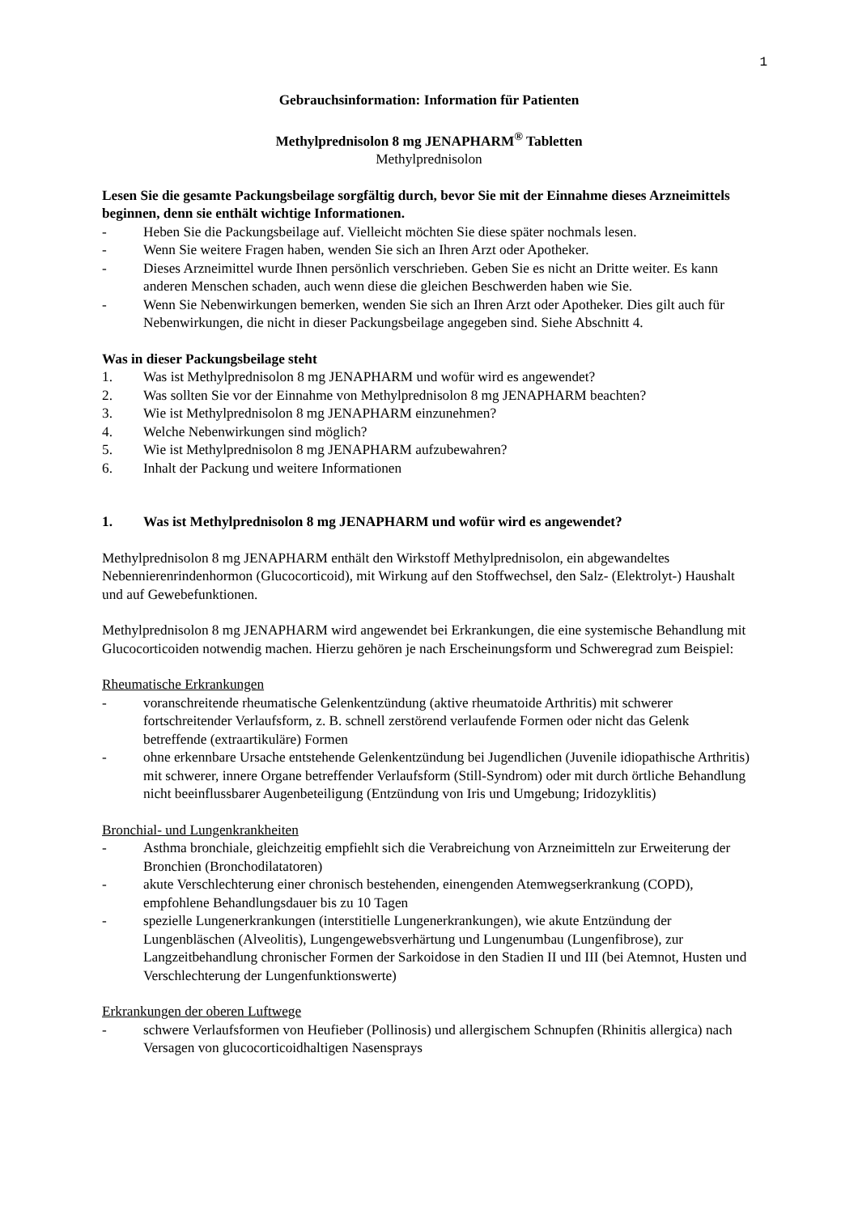1
Gebrauchsinformation: Information für Patienten
Methylprednisolon 8 mg JENAPHARM<sup>®</sup> Tabletten
Methylprednisolon
Lesen Sie die gesamte Packungsbeilage sorgfältig durch, bevor Sie mit der Einnahme dieses Arzneimittels beginnen, denn sie enthält wichtige Informationen.
- Heben Sie die Packungsbeilage auf. Vielleicht möchten Sie diese später nochmals lesen.
- Wenn Sie weitere Fragen haben, wenden Sie sich an Ihren Arzt oder Apotheker.
- Dieses Arzneimittel wurde Ihnen persönlich verschrieben. Geben Sie es nicht an Dritte weiter. Es kann anderen Menschen schaden, auch wenn diese die gleichen Beschwerden haben wie Sie.
- Wenn Sie Nebenwirkungen bemerken, wenden Sie sich an Ihren Arzt oder Apotheker. Dies gilt auch für Nebenwirkungen, die nicht in dieser Packungsbeilage angegeben sind. Siehe Abschnitt 4.
Was in dieser Packungsbeilage steht
1. Was ist Methylprednisolon 8 mg JENAPHARM und wofür wird es angewendet?
2. Was sollten Sie vor der Einnahme von Methylprednisolon 8 mg JENAPHARM beachten?
3. Wie ist Methylprednisolon 8 mg JENAPHARM einzunehmen?
4. Welche Nebenwirkungen sind möglich?
5. Wie ist Methylprednisolon 8 mg JENAPHARM aufzubewahren?
6. Inhalt der Packung und weitere Informationen
1. Was ist Methylprednisolon 8 mg JENAPHARM und wofür wird es angewendet?
Methylprednisolon 8 mg JENAPHARM enthält den Wirkstoff Methylprednisolon, ein abgewandeltes Nebennierenrindenhormon (Glucocorticoid), mit Wirkung auf den Stoffwechsel, den Salz- (Elektrolyt-) Haushalt und auf Gewebefunktionen.
Methylprednisolon 8 mg JENAPHARM wird angewendet bei Erkrankungen, die eine systemische Behandlung mit Glucocorticoiden notwendig machen. Hierzu gehören je nach Erscheinungsform und Schweregrad zum Beispiel:
Rheumatische Erkrankungen
- voranschreitende rheumatische Gelenkentzündung (aktive rheumatoide Arthritis) mit schwerer fortschreitender Verlaufsform, z. B. schnell zerstörend verlaufende Formen oder nicht das Gelenk betreffende (extraartikuläre) Formen
- ohne erkennbare Ursache entstehende Gelenkentzündung bei Jugendlichen (Juvenile idiopathische Arthritis) mit schwerer, innere Organe betreffender Verlaufsform (Still-Syndrom) oder mit durch örtliche Behandlung nicht beeinflussbarer Augenbeteiligung (Entzündung von Iris und Umgebung; Iridozyklitis)
Bronchial- und Lungenkrankheiten
- Asthma bronchiale, gleichzeitig empfiehlt sich die Verabreichung von Arzneimitteln zur Erweiterung der Bronchien (Bronchodilatatoren)
- akute Verschlechterung einer chronisch bestehenden, einengenden Atemwegserkrankung (COPD), empfohlene Behandlungsdauer bis zu 10 Tagen
- spezielle Lungenerkrankungen (interstitielle Lungenerkrankungen), wie akute Entzündung der Lungenbläschen (Alveolitis), Lungengewebsverhärtung und Lungenumbau (Lungenfibrose), zur Langzeitbehandlung chronischer Formen der Sarkoidose in den Stadien II und III (bei Atemnot, Husten und Verschlechterung der Lungenfunktionswerte)
Erkrankungen der oberen Luftwege
- schwere Verlaufsformen von Heufieber (Pollinosis) und allergischem Schnupfen (Rhinitis allergica) nach Versagen von glucocorticoidhaltigen Nasensprays